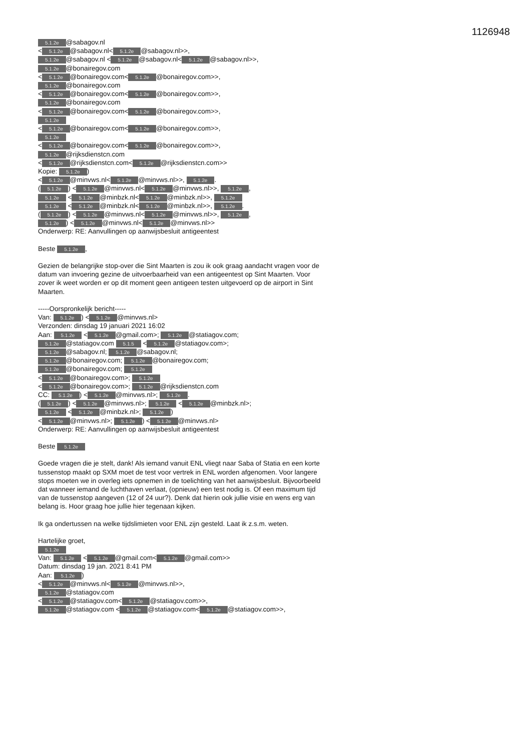1126948
5.1.2e @sabagov.nl
< 5.1.2e @sabagov.nl< 5.1.2e @sabagov.nl>>,
5.1.2e @sabagov.nl < 5.1.2e @sabagov.nl< 5.1.2e @sabagov.nl>>,
5.1.2e @bonairegov.com
< 5.1.2e @bonairegov.com< 5.1.2e @bonairegov.com>>,
5.1.2e @bonairegov.com
< 5.1.2e @bonairegov.com< 5.1.2e @bonairegov.com>>,
5.1.2e @bonairegov.com
< 5.1.2e @bonairegov.com< 5.1.2e @bonairegov.com>>,
5.1.2e
< 5.1.2e @bonairegov.com< 5.1.2e @bonairegov.com>>,
5.1.2e
< 5.1.2e @bonairegov.com< 5.1.2e @bonairegov.com>>,
5.1.2e @rijksdienstcn.com
< 5.1.2e @rijksdienstcn.com< 5.1.2e @rijksdienstcn.com>>
Kopie: 5.1.2e)
< 5.1.2e @minvws.nl< 5.1.2e @minvws.nl>>, 5.1.2e.
(5.1.2e) < 5.1.2e @minvws.nl< 5.1.2e @minvws.nl>>, 5.1.2e,
5.1.2e < 5.1.2e @minbzk.nl< 5.1.2e @minbzk.nl>>, 5.1.2e
5.1.2e < 5.1.2e @minbzk.nl< 5.1.2e @minbzk.nl>>, 5.1.2e.
(5.1.2e) < 5.1.2e @minvws.nl< 5.1.2e @minvws.nl>>, 5.1.2e,
5.1.2e) < 5.1.2e @minvws.nl< 5.1.2e @minvws.nl>>
Onderwerp: RE: Aanvullingen op aanwijsbesluit antigeentest
Beste 5.1.2e,
Gezien de belangrijke stop-over die Sint Maarten is zou ik ook graag aandacht vragen voor de datum van invoering gezine de uitvoerbaarheid van een antigeentest op Sint Maarten. Voor zover ik weet worden er op dit moment geen antigeen testen uitgevoerd op de airport in Sint Maarten.
-----Oorspronkelijk bericht-----
Van: 5.1.2e) < 5.1.2e @minvws.nl>
Verzonden: dinsdag 19 januari 2021 16:02
Aan: 5.1.2e < 5.1.2e @gmail.com>; 5.1.2e @statiagov.com;
5.1.2e @statiagov.com 5.1.5 < 5.1.2e @statiagov.com>;
5.1.2e @sabagov.nl; 5.1.2e @sabagov.nl;
5.1.2e @bonairegov.com; 5.1.2e @bonairegov.com;
5.1.2e @bonairegov.com; 5.1.2e
< 5.1.2e @bonairegov.com>; 5.1.2e
< 5.1.2e @bonairegov.com>; 5.1.2e @rijksdienstcn.com
CC: 5.1.2e) < 5.1.2e @minvws.nl>; 5.1.2e.
(5.1.2e) < 5.1.2e @minvws.nl>; 5.1.2e < 5.1.2e @minbzk.nl>;
5.1.2e < 5.1.2e @minbzk.nl>; 5.1.2e)
< 5.1.2e @minvws.nl>; 5.1.2e) < 5.1.2e @minvws.nl>
Onderwerp: RE: Aanvullingen op aanwijsbesluit antigeentest
Beste 5.1.2e
Goede vragen die je stelt, dank! Als iemand vanuit ENL vliegt naar Saba of Statia en een korte tussenstop maakt op SXM moet de test voor vertrek in ENL worden afgenomen. Voor langere stops moeten we in overleg iets opnemen in de toelichting van het aanwijsbesluit. Bijvoorbeeld dat wanneer iemand de luchthaven verlaat, (opnieuw) een test nodig is. Of een maximum tijd van de tussenstop aangeven (12 of 24 uur?). Denk dat hierin ook jullie visie en wens erg van belang is. Hoor graag hoe jullie hier tegenaan kijken.
Ik ga ondertussen na welke tijdslimieten voor ENL zijn gesteld. Laat ik z.s.m. weten.
Hartelijke groet,
5.1.2e
Van: 5.1.2e < 5.1.2e @gmail.com< 5.1.2e @gmail.com>>
Datum: dinsdag 19 jan. 2021 8:41 PM
Aan: 5.1.2e)
< 5.1.2e @minvws.nl< 5.1.2e @minvws.nl>>,
5.1.2e @statiagov.com
< 5.1.2e @statiagov.com< 5.1.2e @statiagov.com>>,
5.1.2e @statiagov.com < 5.1.2e @statiagov.com< 5.1.2e @statiagov.com>>,